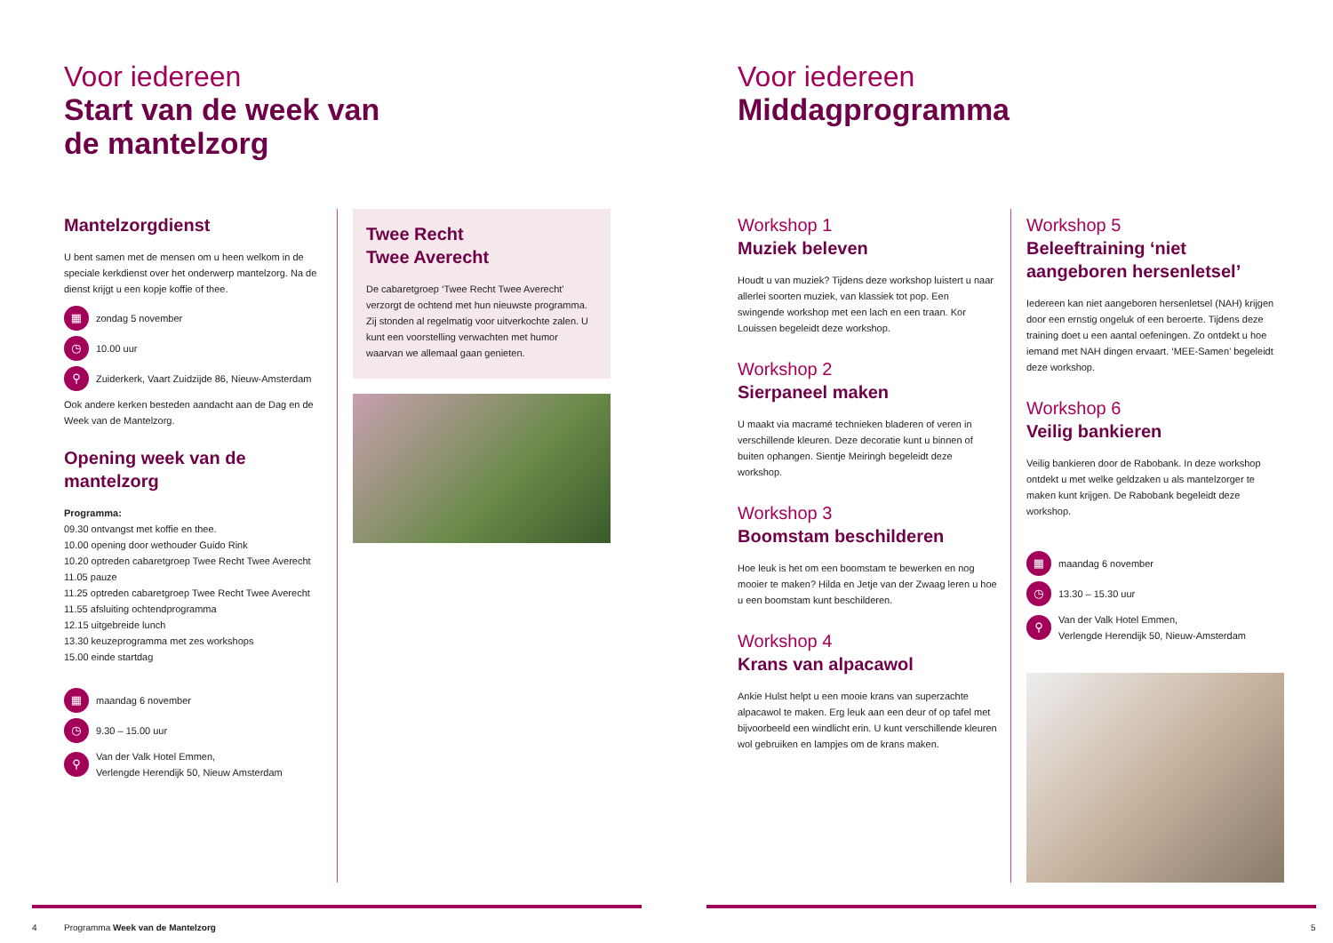Voor iedereen
Start van de week van
de mantelzorg
Mantelzorgdienst
U bent samen met de mensen om u heen welkom in de speciale kerkdienst over het onderwerp mantelzorg. Na de dienst krijgt u een kopje koffie of thee.
▦ zondag 5 november
◷ 10.00 uur
⚲ Zuiderkerk, Vaart Zuidzijde 86, Nieuw-Amsterdam
Ook andere kerken besteden aandacht aan de Dag en de Week van de Mantelzorg.
Opening week van de mantelzorg
Programma:
09.30 ontvangst met koffie en thee.
10.00 opening door wethouder Guido Rink
10.20 optreden cabaretgroep Twee Recht Twee Averecht
11.05 pauze
11.25 optreden cabaretgroep Twee Recht Twee Averecht
11.55 afsluiting ochtendprogramma
12.15 uitgebreide lunch
13.30 keuzeprogramma met zes workshops
15.00 einde startdag
▦ maandag 6 november
◷ 9.30 – 15.00 uur
⚲ Van der Valk Hotel Emmen,
Verlengde Herendijk 50, Nieuw Amsterdam
Twee Recht
Twee Averecht
De cabaretgroep ‘Twee Recht Twee Averecht’ verzorgt de ochtend met hun nieuwste programma. Zij stonden al regelmatig voor uitverkochte zalen. U kunt een voorstelling verwachten met humor waarvan we allemaal gaan genieten.
4
Programma Week van de Mantelzorg
Voor iedereen
Middagprogramma
Workshop 1
Muziek beleven
Houdt u van muziek? Tijdens deze workshop luistert u naar allerlei soorten muziek, van klassiek tot pop. Een swingende workshop met een lach en een traan. Kor Louissen begeleidt deze workshop.
Workshop 2
Sierpaneel maken
U maakt via macramé technieken bladeren of veren in verschillende kleuren. Deze decoratie kunt u binnen of buiten ophangen. Sientje Meiringh begeleidt deze workshop.
Workshop 3
Boomstam beschilderen
Hoe leuk is het om een boomstam te bewerken en nog mooier te maken? Hilda en Jetje van der Zwaag leren u hoe u een boomstam kunt beschilderen.
Workshop 4
Krans van alpacawol
Ankie Hulst helpt u een mooie krans van superzachte alpacawol te maken. Erg leuk aan een deur of op tafel met bijvoorbeeld een windlicht erin. U kunt verschillende kleuren wol gebruiken en lampjes om de krans maken.
Workshop 5
Beleeftraining ‘niet aangeboren hersenletsel’
Iedereen kan niet aangeboren hersenletsel (NAH) krijgen door een ernstig ongeluk of een beroerte. Tijdens deze training doet u een aantal oefeningen. Zo ontdekt u hoe iemand met NAH dingen ervaart. ‘MEE-Samen’ begeleidt deze workshop.
Workshop 6
Veilig bankieren
Veilig bankieren door de Rabobank. In deze workshop ontdekt u met welke geldzaken u als mantelzorger te maken kunt krijgen. De Rabobank begeleidt deze workshop.
▦ maandag 6 november
◷ 13.30 – 15.30 uur
⚲ Van der Valk Hotel Emmen,
Verlengde Herendijk 50, Nieuw-Amsterdam
5